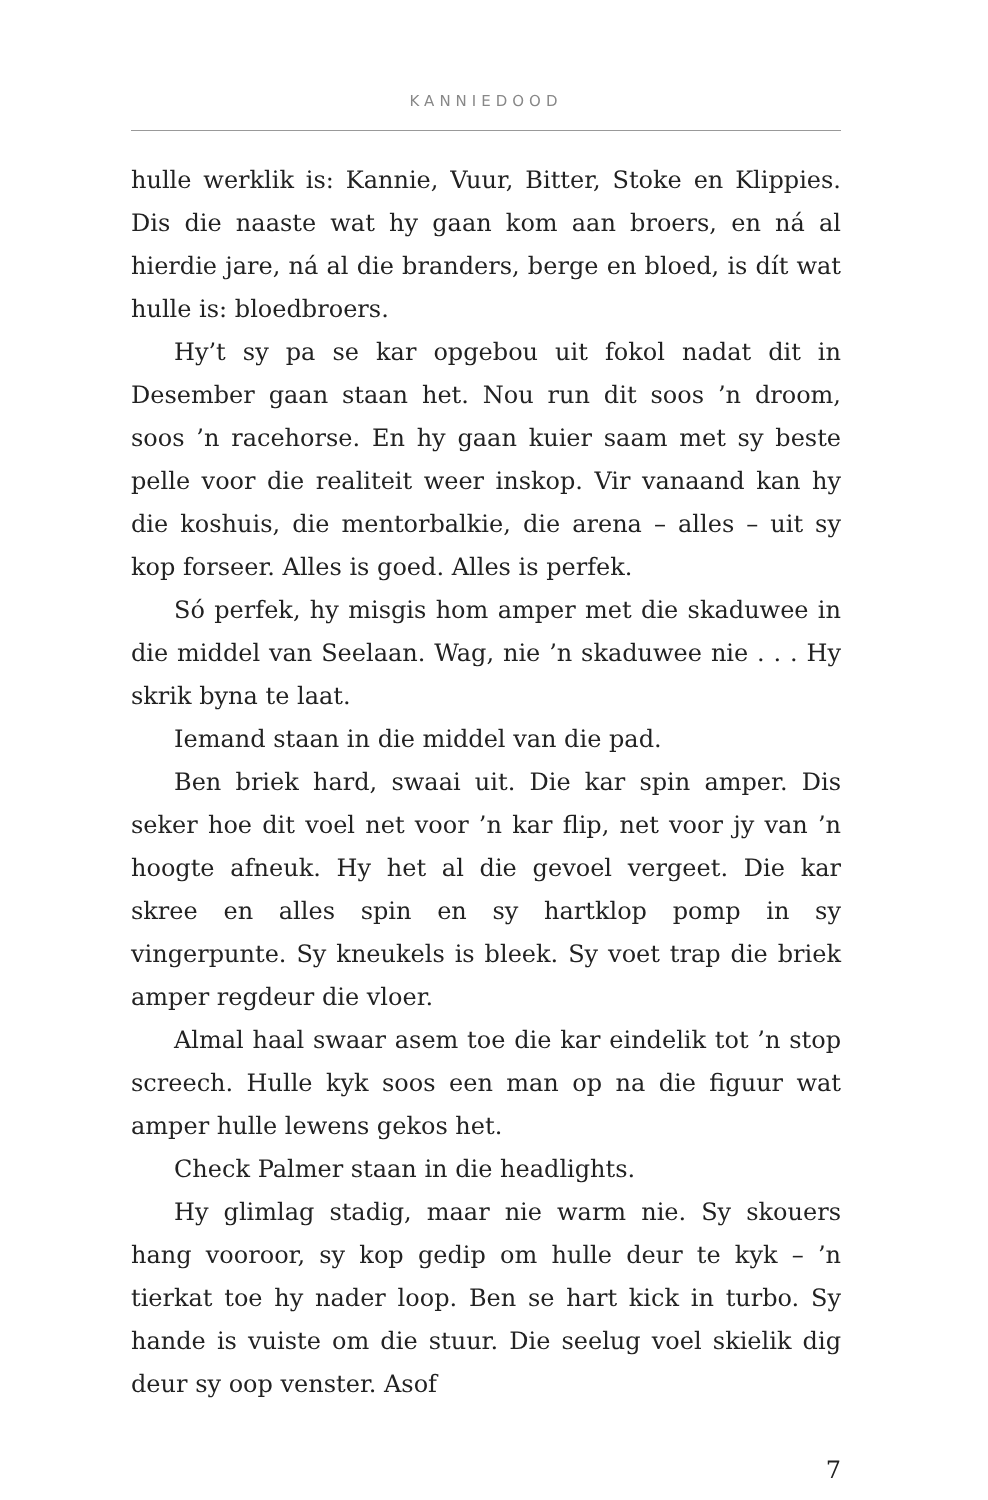KANNIEDOOD
hulle werklik is: Kannie, Vuur, Bitter, Stoke en Klippies. Dis die naaste wat hy gaan kom aan broers, en ná al hierdie jare, ná al die branders, berge en bloed, is dít wat hulle is: bloedbroers.
Hy’t sy pa se kar opgebou uit fokol nadat dit in Desember gaan staan het. Nou run dit soos ’n droom, soos ’n racehorse. En hy gaan kuier saam met sy beste pelle voor die realiteit weer inskop. Vir vanaand kan hy die koshuis, die mentorbalkie, die arena – alles – uit sy kop forseer. Alles is goed. Alles is perfek.
Só perfek, hy misgis hom amper met die skaduwee in die middel van Seelaan. Wag, nie ’n skaduwee nie . . . Hy skrik byna te laat.
Iemand staan in die middel van die pad.
Ben briek hard, swaai uit. Die kar spin amper. Dis seker hoe dit voel net voor ’n kar flip, net voor jy van ’n hoogte afneuk. Hy het al die gevoel vergeet. Die kar skree en alles spin en sy hartklop pomp in sy vingerpunte. Sy kneukels is bleek. Sy voet trap die briek amper regdeur die vloer.
Almal haal swaar asem toe die kar eindelik tot ’n stop screech. Hulle kyk soos een man op na die figuur wat amper hulle lewens gekos het.
Check Palmer staan in die headlights.
Hy glimlag stadig, maar nie warm nie. Sy skouers hang vooroor, sy kop gedip om hulle deur te kyk – ’n tierkat toe hy nader loop. Ben se hart kick in turbo. Sy hande is vuiste om die stuur. Die seelug voel skielik dig deur sy oop venster. Asof
7